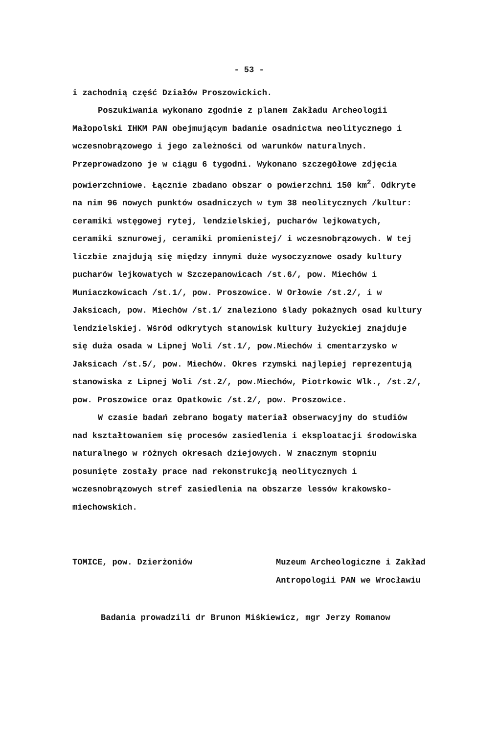- 53 -
i zachodnią część Działów Proszowickich.
Poszukiwania wykonano zgodnie z planem Zakładu Archeologii Małopolski IHKM PAN obejmującym badanie osadnictwa neolitycznego i wczesnobrązowego i jego zależności od warunków naturalnych. Przeprowadzono je w ciągu 6 tygodni. Wykonano szczegółowe zdjęcia powierzchniowe. Łącznie zbadano obszar o powierzchni 150 km<sup>2</sup>. Odkryte na nim 96 nowych punktów osadniczych w tym 38 neolitycznych /kultur: ceramiki wstęgowej rytej, lendzielskiej, pucharów lejkowatych, ceramiki sznurowej, ceramiki promienistej/ i wczesnobrązowych. W tej liczbie znajdują się między innymi duże wysoczyznowe osady kultury pucharów lejkowatych w Szczepanowicach /st.6/, pow. Miechów i Muniaczkowicach /st.1/, pow. Proszowice. W Orłowie /st.2/, i w Jaksicach, pow. Miechów /st.1/ znaleziono ślady pokaźnych osad kultury lendzielskiej. Wśród odkrytych stanowisk kultury łużyckiej znajduje się duża osada w Lipnej Woli /st.1/, pow.Miechów i cmentarzysko w Jaksicach /st.5/, pow. Miechów. Okres rzymski najlepiej reprezentują stanowiska z Lipnej Woli /st.2/, pow.Miechów, Piotrkowic Wlk., /st.2/, pow. Proszowice oraz Opatkowic /st.2/, pow. Proszowice.
W czasie badań zebrano bogaty materiał obserwacyjny do studiów nad kształtowaniem się procesów zasiedlenia i eksploatacji środowiska naturalnego w różnych okresach dziejowych. W znacznym stopniu posunięte zostały prace nad rekonstrukcją neolitycznych i wczesnobrązowych stref zasiedlenia na obszarze lessów krakowsko-miechowskich.
TOMICE, pow. Dzierżoniów Muzeum Archeologiczne i Zakład
Antropologii PAN we Wrocławiu
Badania prowadzili dr Brunon Miśkiewicz, mgr Jerzy Romanow